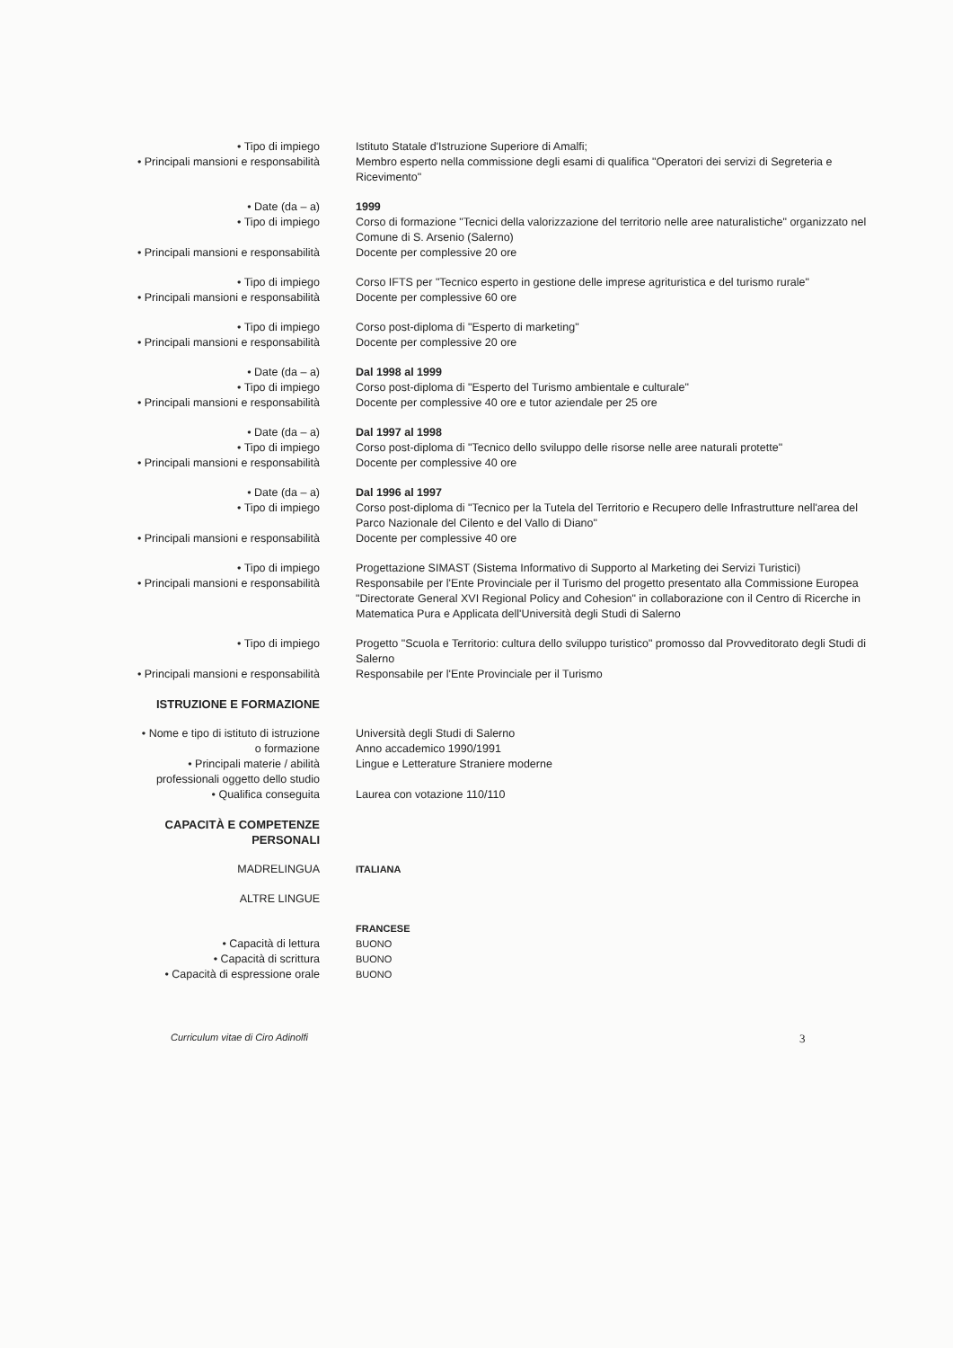• Tipo di impiego Istituto Statale d'Istruzione Superiore di Amalfi;
• Principali mansioni e responsabilità Membro esperto nella commissione degli esami di qualifica "Operatori dei servizi di Segreteria e Ricevimento"
• Date (da – a) 1999
• Tipo di impiego Corso di formazione "Tecnici della valorizzazione del territorio nelle aree naturalistiche" organizzato nel Comune di S. Arsenio (Salerno)
• Principali mansioni e responsabilità Docente per complessive 20 ore
• Tipo di impiego Corso IFTS per "Tecnico esperto in gestione delle imprese agrituristica e del turismo rurale"
• Principali mansioni e responsabilità Docente per complessive 60 ore
• Tipo di impiego Corso post-diploma di "Esperto di marketing"
• Principali mansioni e responsabilità Docente per complessive 20 ore
• Date (da – a) Dal 1998 al 1999
• Tipo di impiego Corso post-diploma di "Esperto del Turismo ambientale e culturale"
• Principali mansioni e responsabilità Docente per complessive 40 ore e tutor aziendale per 25 ore
• Date (da – a) Dal 1997 al 1998
• Tipo di impiego Corso post-diploma di "Tecnico dello sviluppo delle risorse nelle aree naturali protette"
• Principali mansioni e responsabilità Docente per complessive 40 ore
• Date (da – a) Dal 1996 al 1997
• Tipo di impiego Corso post-diploma di "Tecnico per la Tutela del Territorio e Recupero delle Infrastrutture nell'area del Parco Nazionale del Cilento e del Vallo di Diano"
• Principali mansioni e responsabilità Docente per complessive 40 ore
• Tipo di impiego Progettazione SIMAST (Sistema Informativo di Supporto al Marketing dei Servizi Turistici)
• Principali mansioni e responsabilità Responsabile per l'Ente Provinciale per il Turismo del progetto presentato alla Commissione Europea "Directorate General XVI Regional Policy and Cohesion" in collaborazione con il Centro di Ricerche in Matematica Pura e Applicata dell'Università degli Studi di Salerno
• Tipo di impiego Progetto "Scuola e Territorio: cultura dello sviluppo turistico" promosso dal Provveditorato degli Studi di Salerno
• Principali mansioni e responsabilità Responsabile per l'Ente Provinciale per il Turismo
ISTRUZIONE E FORMAZIONE
• Nome e tipo di istituto di istruzione
o formazione
Università degli Studi di Salerno
Anno accademico 1990/1991
• Principali materie / abilità
professionali oggetto dello studio
Lingue e Letterature Straniere moderne
• Qualifica conseguita Laurea con votazione 110/110
CAPACITÀ E COMPETENZE
PERSONALI
MADRELINGUA ITALIANA
ALTRE LINGUE
FRANCESE
• Capacità di lettura BUONO
• Capacità di scrittura BUONO
• Capacità di espressione orale BUONO
Curriculum vitae di Ciro Adinolfi
3